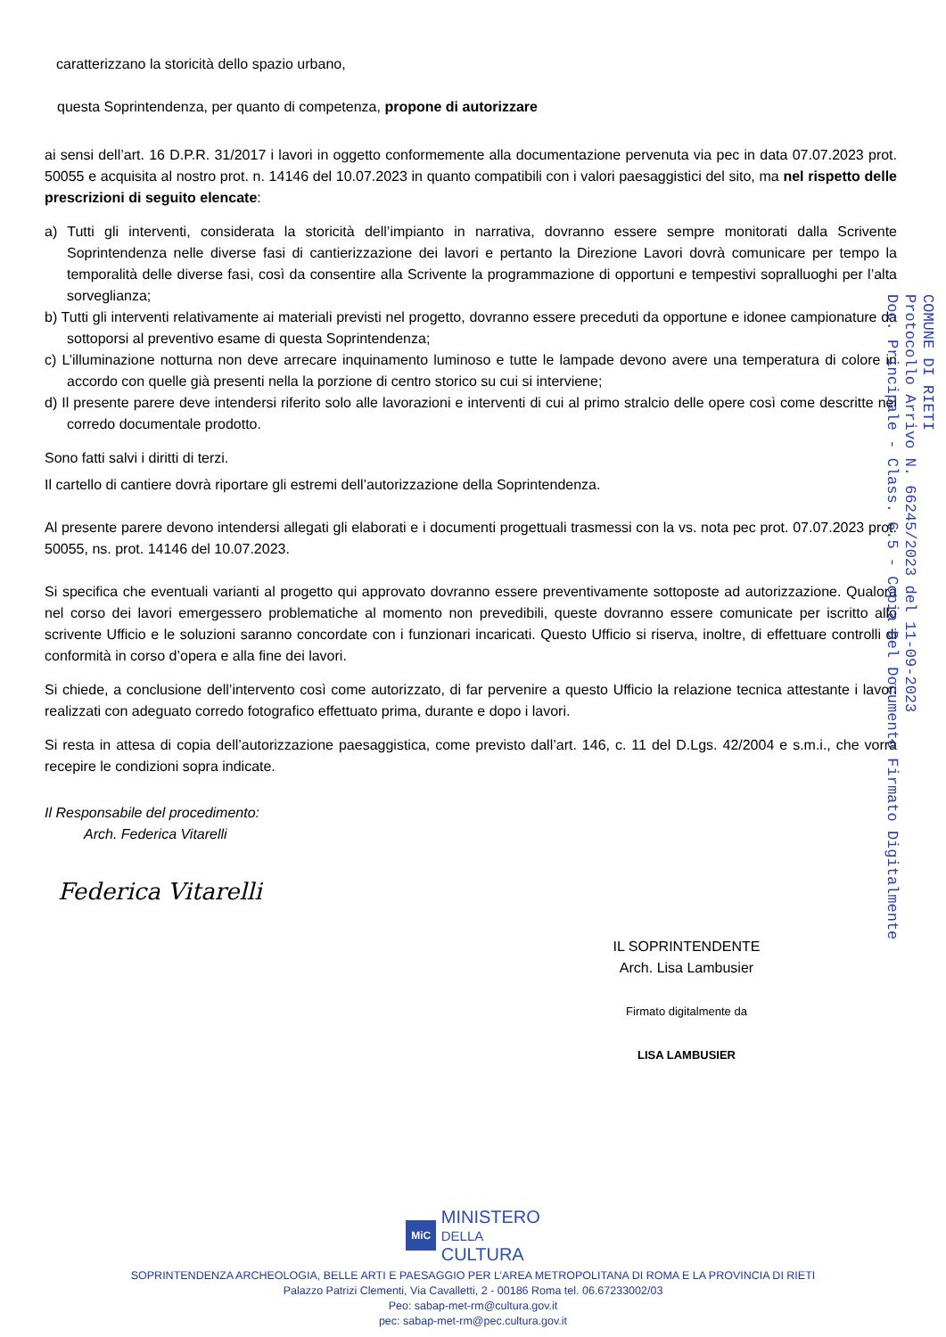caratterizzano la storicità dello spazio urbano,
questa Soprintendenza, per quanto di competenza, propone di autorizzare
ai sensi dell’art. 16 D.P.R. 31/2017 i lavori in oggetto conformemente alla documentazione pervenuta via pec in data 07.07.2023 prot. 50055 e acquisita al nostro prot. n. 14146 del 10.07.2023 in quanto compatibili con i valori paesaggistici del sito, ma nel rispetto delle prescrizioni di seguito elencate:
a) Tutti gli interventi, considerata la storicità dell’impianto in narrativa, dovranno essere sempre monitorati dalla Scrivente Soprintendenza nelle diverse fasi di cantierizzazione dei lavori e pertanto la Direzione Lavori dovrà comunicare per tempo la temporalità delle diverse fasi, così da consentire alla Scrivente la programmazione di opportuni e tempestivi sopralluoghi per l’alta sorveglianza;
b) Tutti gli interventi relativamente ai materiali previsti nel progetto, dovranno essere preceduti da opportune e idonee campionature da sottoporsi al preventivo esame di questa Soprintendenza;
c) L’illuminazione notturna non deve arrecare inquinamento luminoso e tutte le lampade devono avere una temperatura di colore in accordo con quelle già presenti nella la porzione di centro storico su cui si interviene;
d) Il presente parere deve intendersi riferito solo alle lavorazioni e interventi di cui al primo stralcio delle opere così come descritte nel corredo documentale prodotto.
Sono fatti salvi i diritti di terzi.
Il cartello di cantiere dovrà riportare gli estremi dell’autorizzazione della Soprintendenza.
Al presente parere devono intendersi allegati gli elaborati e i documenti progettuali trasmessi con la vs. nota pec prot. 07.07.2023 prot. 50055, ns. prot. 14146 del 10.07.2023.
Si specifica che eventuali varianti al progetto qui approvato dovranno essere preventivamente sottoposte ad autorizzazione. Qualora nel corso dei lavori emergessero problematiche al momento non prevedibili, queste dovranno essere comunicate per iscritto allo scrivente Ufficio e le soluzioni saranno concordate con i funzionari incaricati. Questo Ufficio si riserva, inoltre, di effettuare controlli di conformità in corso d’opera e alla fine dei lavori.
Si chiede, a conclusione dell’intervento così come autorizzato, di far pervenire a questo Ufficio la relazione tecnica attestante i lavori realizzati con adeguato corredo fotografico effettuato prima, durante e dopo i lavori.
Si resta in attesa di copia dell’autorizzazione paesaggistica, come previsto dall’art. 146, c. 11 del D.Lgs. 42/2004 e s.m.i., che vorrà recepire le condizioni sopra indicate.
Il Responsabile del procedimento:
Arch. Federica Vitarelli
Federica Vitarelli
IL SOPRINTENDENTE
Arch. Lisa Lambusier
Firmato digitalmente da
LISA LAMBUSIER
COMUNE DI RIETI
Protocollo Arrivo N. 66245/2023 del 11-09-2023
Doc. Principale - Class. 6.5 - Copia Del Documento Firmato Digitalmente
MiC MINISTERO
DELLA
CULTURA
SOPRINTENDENZA ARCHEOLOGIA, BELLE ARTI E PAESAGGIO PER L’AREA METROPOLITANA DI ROMA E LA PROVINCIA DI RIETI
Palazzo Patrizi Clementi, Via Cavalletti, 2 - 00186 Roma tel. 06.67233002/03
Peo: sabap-met-rm@cultura.gov.it
pec: sabap-met-rm@pec.cultura.gov.it